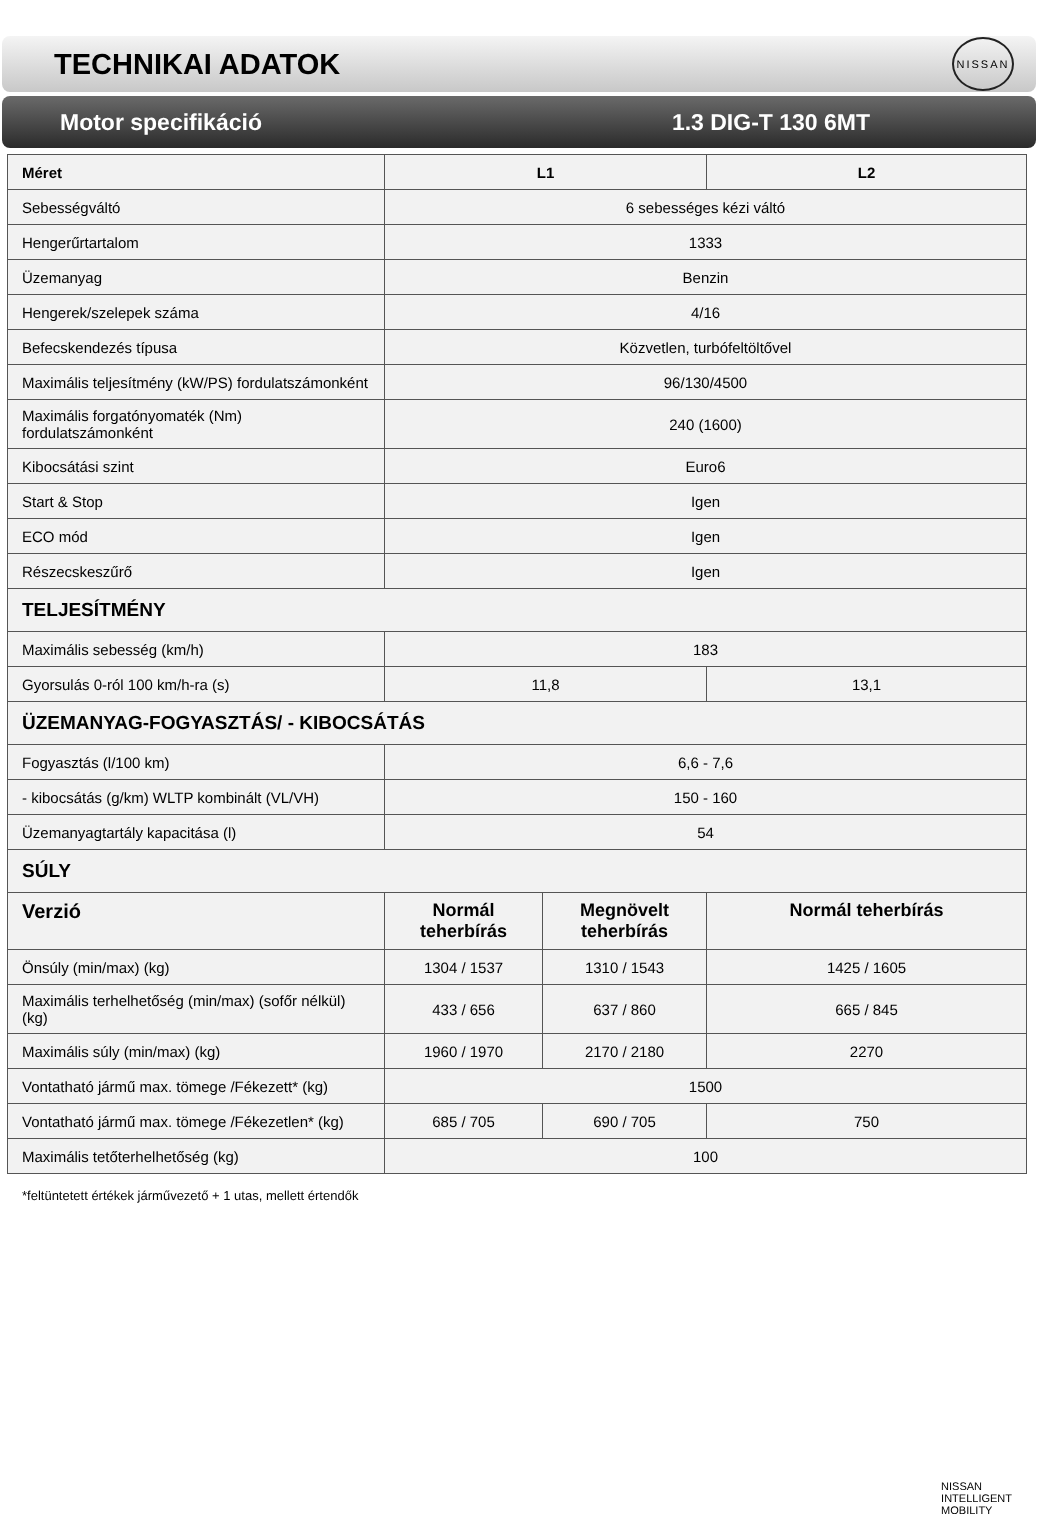TECHNIKAI ADATOK
NISSAN
Motor specifikáció 1.3 DIG-T 130 6MT
| Méret | L1 | | L2 |
| Sebességváltó | 6 sebességes kézi váltó | | |
| Hengerűrtartalom | 1333 | | |
| Üzemanyag | Benzin | | |
| Hengerek/szelepek száma | 4/16 | | |
| Befecskendezés típusa | Közvetlen, turbófeltöltővel | | |
| Maximális teljesítmény (kW/PS) fordulatszámonként | 96/130/4500 | | |
| Maximális forgatónyomaték (Nm) fordulatszámonként | 240 (1600) | | |
| Kibocsátási szint | Euro6 | | |
| Start & Stop | Igen | | |
| ECO mód | Igen | | |
| Részecskeszűrő | Igen | | |
| TELJESÍTMÉNY | | | |
| Maximális sebesség (km/h) | 183 | | |
| Gyorsulás 0-ról 100 km/h-ra (s) | 11,8 | | 13,1 |
| ÜZEMANYAG-FOGYASZTÁS/ - KIBOCSÁTÁS | | | |
| Fogyasztás (l/100 km) | 6,6 - 7,6 | | |
| - kibocsátás (g/km) WLTP kombinált (VL/VH) | 150 - 160 | | |
| Üzemanyagtartály kapacitása (l) | 54 | | |
| SÚLY | | | |
| Verzió | Normál teherbírás | Megnövelt teherbírás | Normál teherbírás |
| Önsúly (min/max) (kg) | 1304 / 1537 | 1310 / 1543 | 1425 / 1605 |
| Maximális terhelhetőség (min/max) (sofőr nélkül) (kg) | 433 / 656 | 637 / 860 | 665 / 845 |
| Maximális súly (min/max) (kg) | 1960 / 1970 | 2170 / 2180 | 2270 |
| Vontatható jármű max. tömege /Fékezett* (kg) | 1500 | | |
| Vontatható jármű max. tömege /Fékezetlen* (kg) | 685 / 705 | 690 / 705 | 750 |
| Maximális tetőterhelhetőség (kg) | 100 | | |
*feltüntetett értékek járművezető + 1 utas, mellett értendők
NISSAN
INTELLIGENT
MOBILITY